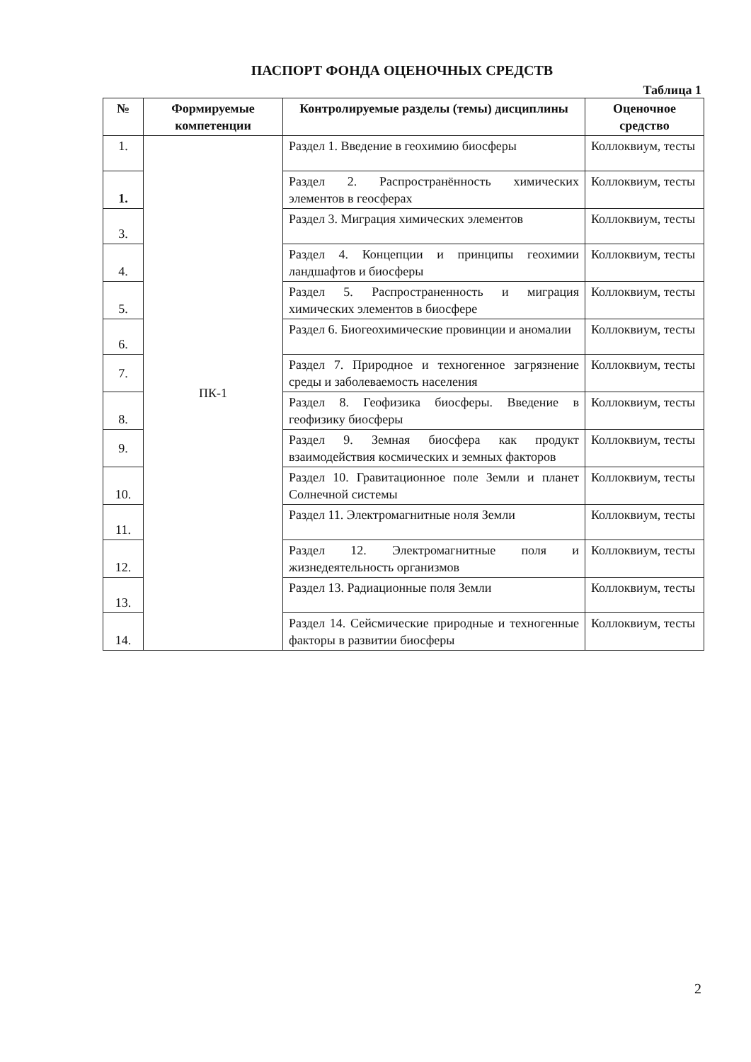ПАСПОРТ ФОНДА ОЦЕНОЧНЫХ СРЕДСТВ
Таблица 1
| № | Формируемые компетенции | Контролируемые разделы (темы) дисциплины | Оценочное средство |
| --- | --- | --- | --- |
| 1. | ПК-1 | Раздел 1. Введение в геохимию биосферы | Коллоквиум, тесты |
| 1. | | Раздел 2. Распространённость химических элементов в геосферах | Коллоквиум, тесты |
| 3. | | Раздел 3. Миграция химических элементов | Коллоквиум, тесты |
| 4. | | Раздел 4. Концепции и принципы геохимии ландшафтов и биосферы | Коллоквиум, тесты |
| 5. | | Раздел 5. Распространенность и миграция химических элементов в биосфере | Коллоквиум, тесты |
| 6. | | Раздел 6. Биогеохимические провинции и аномалии | Коллоквиум, тесты |
| 7. | | Раздел 7. Природное и техногенное загрязнение среды и заболеваемость населения | Коллоквиум, тесты |
| 8. | | Раздел 8. Геофизика биосферы. Введение в геофизику биосферы | Коллоквиум, тесты |
| 9. | | Раздел 9. Земная биосфера как продукт взаимодействия космических и земных факторов | Коллоквиум, тесты |
| 10. | | Раздел 10. Гравитационное поле Земли и планет Солнечной системы | Коллоквиум, тесты |
| 11. | | Раздел 11. Электромагнитные ноля Земли | Коллоквиум, тесты |
| 12. | | Раздел 12. Электромагнитные поля и жизнедеятельность организмов | Коллоквиум, тесты |
| 13. | | Раздел 13. Радиационные поля Земли | Коллоквиум, тесты |
| 14. | | Раздел 14. Сейсмические природные и техногенные факторы в развитии биосферы | Коллоквиум, тесты |
2